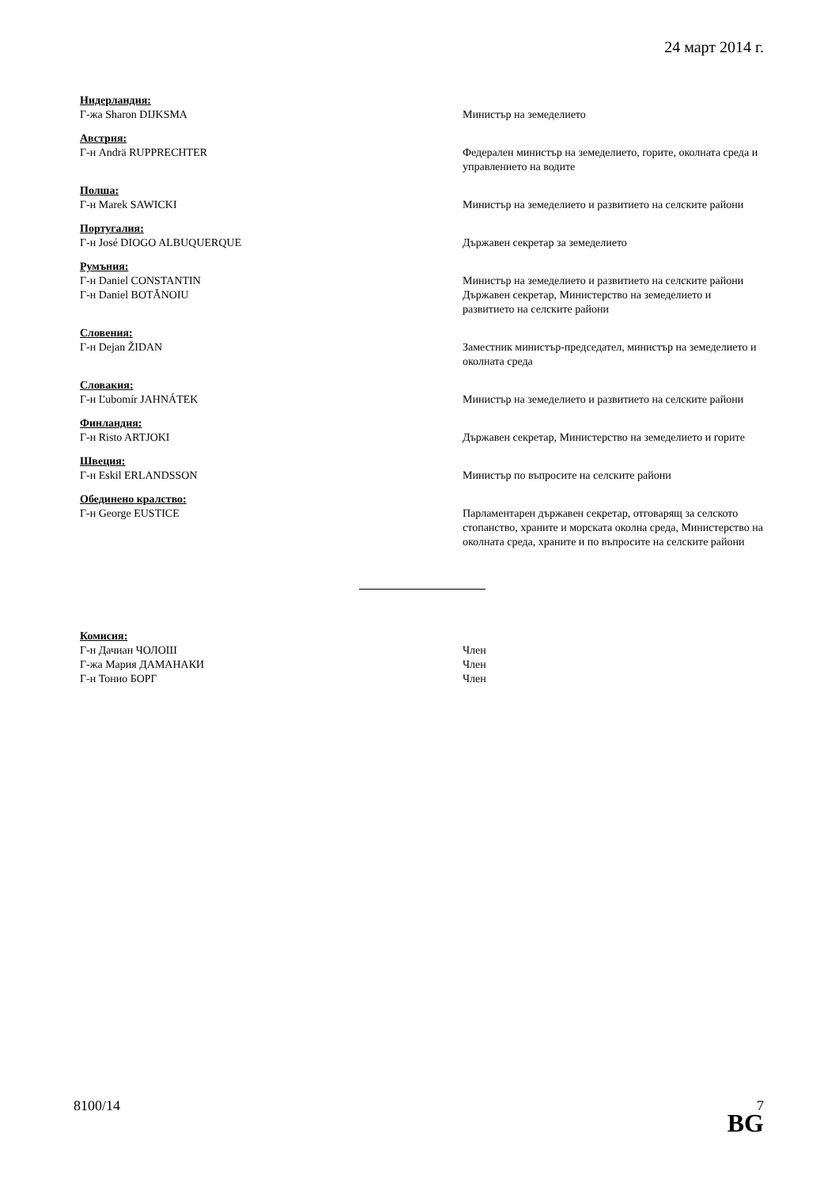24 март 2014 г.
Нидерландия:
Г-жа Sharon DIJKSMA Министър на земеделието
Австрия:
Г-н Andrä RUPPRECHTER Федерален министър на земеделието, горите, околната среда и управлението на водите
Полша:
Г-н Marek SAWICKI Министър на земеделието и развитието на селските райони
Португалия:
Г-н José DIOGO ALBUQUERQUE Държавен секретар за земеделието
Румъния:
Г-н Daniel CONSTANTIN Министър на земеделието и развитието на селските райони
Г-н Daniel BOTĂNOIU Държавен секретар, Министерство на земеделието и развитието на селските райони
Словения:
Г-н Dejan ŽIDAN Заместник министър-председател, министър на земеделието и околната среда
Словакия:
Г-н Ľubomír JAHNÁTEK Министър на земеделието и развитието на селските райони
Финландия:
Г-н Risto ARTJOKI Държавен секретар, Министерство на земеделието и горите
Швеция:
Г-н Eskil ERLANDSSON Министър по въпросите на селските райони
Обединено кралство:
Г-н George EUSTICE Парламентарен държавен секретар, отговарящ за селското стопанство, храните и морската околна среда, Министерство на околната среда, храните и по въпросите на селските райони
Комисия:
Г-н Дачиан ЧОЛОШ Член
Г-жа Мария ДАМАНАКИ Член
Г-н Тонио БОРГ Член
8100/14 7
BG